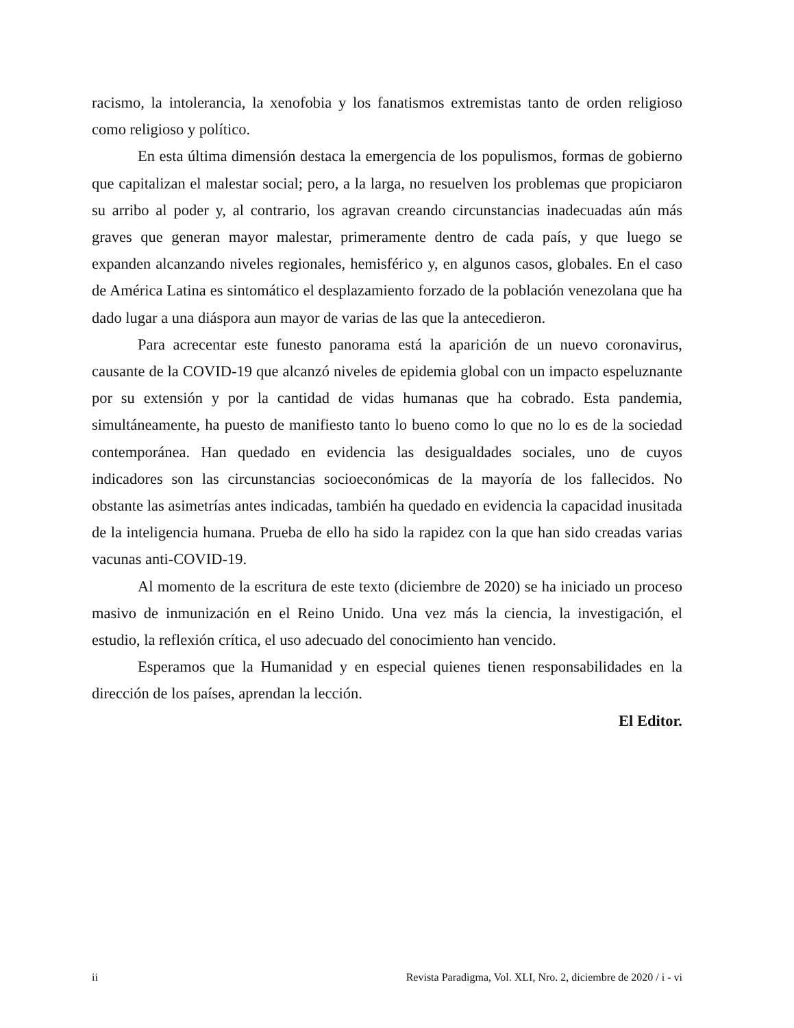racismo, la intolerancia, la xenofobia y los fanatismos extremistas tanto de orden religioso como religioso y político.
En esta última dimensión destaca la emergencia de los populismos, formas de gobierno que capitalizan el malestar social; pero, a la larga, no resuelven los problemas que propiciaron su arribo al poder y, al contrario, los agravan creando circunstancias inadecuadas aún más graves que generan mayor malestar, primeramente dentro de cada país, y que luego se expanden alcanzando niveles regionales, hemisférico y, en algunos casos, globales. En el caso de América Latina es sintomático el desplazamiento forzado de la población venezolana que ha dado lugar a una diáspora aun mayor de varias de las que la antecedieron.
Para acrecentar este funesto panorama está la aparición de un nuevo coronavirus, causante de la COVID-19 que alcanzó niveles de epidemia global con un impacto espeluznante por su extensión y por la cantidad de vidas humanas que ha cobrado. Esta pandemia, simultáneamente, ha puesto de manifiesto tanto lo bueno como lo que no lo es de la sociedad contemporánea. Han quedado en evidencia las desigualdades sociales, uno de cuyos indicadores son las circunstancias socioeconómicas de la mayoría de los fallecidos. No obstante las asimetrías antes indicadas, también ha quedado en evidencia la capacidad inusitada de la inteligencia humana. Prueba de ello ha sido la rapidez con la que han sido creadas varias vacunas anti-COVID-19.
Al momento de la escritura de este texto (diciembre de 2020) se ha iniciado un proceso masivo de inmunización en el Reino Unido. Una vez más la ciencia, la investigación, el estudio, la reflexión crítica, el uso adecuado del conocimiento han vencido.
Esperamos que la Humanidad y en especial quienes tienen responsabilidades en la dirección de los países, aprendan la lección.
El Editor.
ii Revista Paradigma, Vol. XLI, Nro. 2, diciembre de 2020 / i - vi